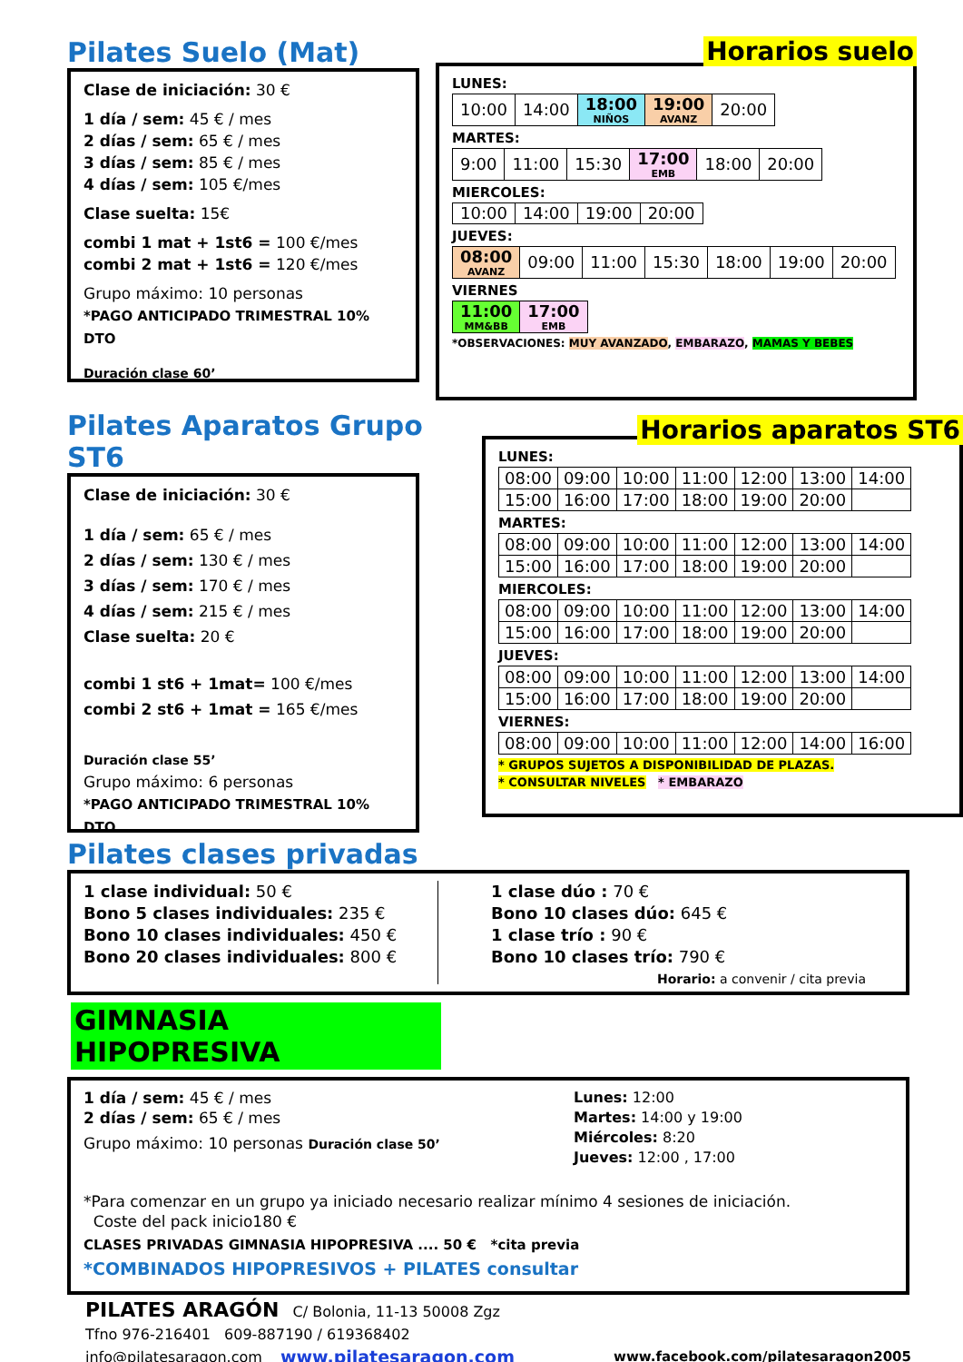Pilates Suelo (Mat)
Clase de iniciación: 30 €
1 día / sem: 45 € / mes
2 días / sem: 65 € / mes
3 días / sem: 85 € / mes
4 días / sem: 105 €/mes
Clase suelta: 15€
combi 1 mat + 1st6 = 100 €/mes
combi 2 mat + 1st6 = 120 €/mes
Grupo máximo: 10 personas
*PAGO ANTICIPADO TRIMESTRAL 10% DTO
Duración clase 60’
Horarios suelo
LUNES:
| 10:00 | 14:00 | 18:00 NIÑOS | 19:00 AVANZ | 20:00 |
MARTES:
| 9:00 | 11:00 | 15:30 | 17:00 EMB | 18:00 | 20:00 |
MIERCOLES:
| 10:00 | 14:00 | 19:00 | 20:00 |
JUEVES:
| 08:00 AVANZ | 09:00 | 11:00 | 15:30 | 18:00 | 19:00 | 20:00 |
VIERNES
| 11:00 MM&BB | 17:00 EMB |
*OBSERVACIONES: MUY AVANZADO, EMBARAZO, MAMAS Y BEBES
Pilates Aparatos Grupo ST6
Clase de iniciación: 30 €
1 día / sem: 65 € / mes
2 días / sem: 130 € / mes
3 días / sem: 170 € / mes
4 días / sem: 215 € / mes
Clase suelta: 20 €
combi 1 st6 + 1mat= 100 €/mes
combi 2 st6 + 1mat = 165 €/mes
Duración clase 55’
Grupo máximo: 6 personas
*PAGO ANTICIPADO TRIMESTRAL 10% DTO
Horarios aparatos ST6
LUNES:
| 08:00 | 09:00 | 10:00 | 11:00 | 12:00 | 13:00 | 14:00 |
| 15:00 | 16:00 | 17:00 | 18:00 | 19:00 | 20:00 | |
MARTES:
| 08:00 | 09:00 | 10:00 | 11:00 | 12:00 | 13:00 | 14:00 |
| 15:00 | 16:00 | 17:00 | 18:00 | 19:00 | 20:00 | |
MIERCOLES:
| 08:00 | 09:00 | 10:00 | 11:00 | 12:00 | 13:00 | 14:00 |
| 15:00 | 16:00 | 17:00 | 18:00 | 19:00 | 20:00 | |
JUEVES:
| 08:00 | 09:00 | 10:00 | 11:00 | 12:00 | 13:00 | 14:00 |
| 15:00 | 16:00 | 17:00 | 18:00 | 19:00 | 20:00 | |
VIERNES:
| 08:00 | 09:00 | 10:00 | 11:00 | 12:00 | 14:00 | 16:00 |
* GRUPOS SUJETOS A DISPONIBILIDAD DE PLAZAS.
* CONSULTAR NIVELES * EMBARAZO
Pilates clases privadas
1 clase individual: 50 €
Bono 5 clases individuales: 235 €
Bono 10 clases individuales: 450 €
Bono 20 clases individuales: 800 €
1 clase dúo : 70 €
Bono 10 clases dúo: 645 €
1 clase trío : 90 €
Bono 10 clases trío: 790 €
Horario: a convenir / cita previa
GIMNASIA HIPOPRESIVA
1 día / sem: 45 € / mes
2 días / sem: 65 € / mes
Grupo máximo: 10 personas Duración clase 50’
Lunes: 12:00
Martes: 14:00 y 19:00
Miércoles: 8:20
Jueves: 12:00 , 17:00
*Para comenzar en un grupo ya iniciado necesario realizar mínimo 4 sesiones de iniciación.
Coste del pack inicio180 €
CLASES PRIVADAS GIMNASIA HIPOPRESIVA .... 50 € *cita previa
*COMBINADOS HIPOPRESIVOS + PILATES consultar
PILATES ARAGÓN C/ Bolonia, 11-13 50008 Zgz
Tfno 976-216401 609-887190 / 619368402
info@pilatesaragon.com www.pilatesaragon.com www.facebook.com/pilatesaragon2005